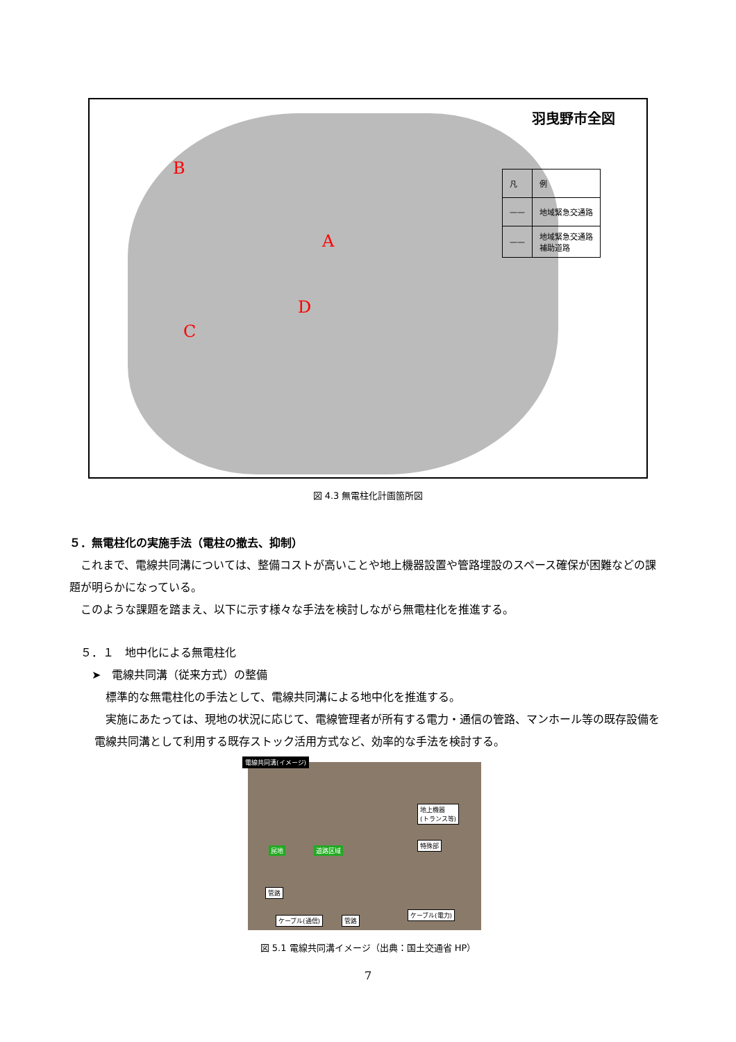羽曳野市全図
| 凡 | 例 |
| —— | 地域緊急交通路 |
| —— | 地域緊急交通路 補助道路 |
B
A
D
C
図 4.3 無電柱化計画箇所図
５．無電柱化の実施手法（電柱の撤去、抑制）
　これまで、電線共同溝については、整備コストが高いことや地上機器設置や管路埋設のスペース確保が困難などの課題が明らかになっている。
　このような課題を踏まえ、以下に示す様々な手法を検討しながら無電柱化を推進する。
　５．１　地中化による無電柱化
　　➤　電線共同溝（従来方式）の整備
　標準的な無電柱化の手法として、電線共同溝による地中化を推進する。
　実施にあたっては、現地の状況に応じて、電線管理者が所有する電力・通信の管路、マンホール等の既存設備を電線共同溝として利用する既存ストック活用方式など、効率的な手法を検討する。
電線共同溝(イメージ)
地上機器
(トランス等)
特殊部
民地 道路区域
管路
ケーブル(通信) 管路
ケーブル(電力)
図 5.1 電線共同溝イメージ（出典：国土交通省 HP）
7